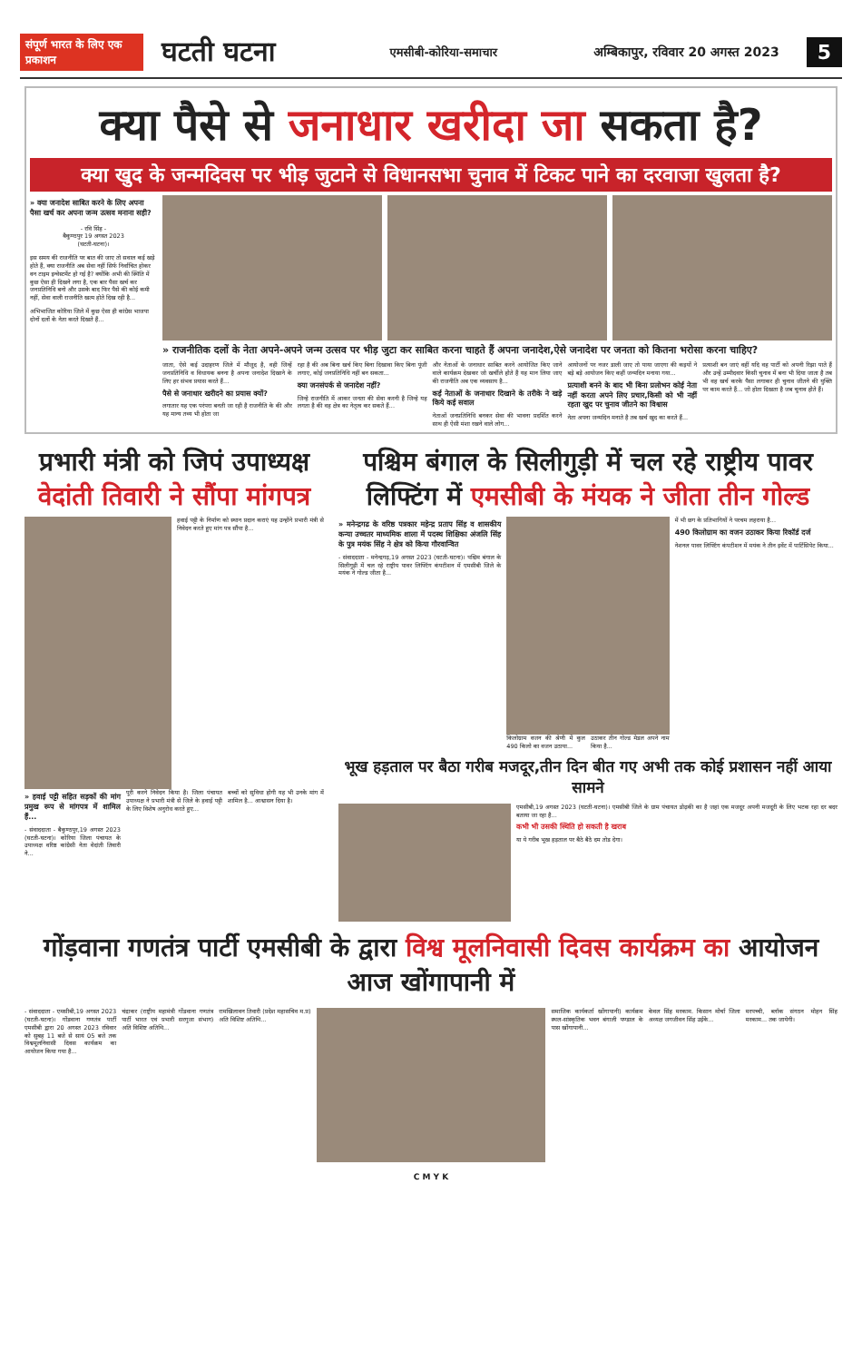संपूर्ण भारत के लिए एक प्रकाशन
घटती घटना
एमसीबी-कोरिया-समाचार
अम्बिकापुर, रविवार 20 अगस्त 2023
5
क्या पैसे से जनाधार खरीदा जा सकता है?
क्या खुद के जन्मदिवस पर भीड़ जुटाने से विधानसभा चुनाव में टिकट पाने का दरवाजा खुलता है?
» क्या जनादेश साबित करने के लिए अपना पैसा खर्च कर अपना जन्म उत्सव मनाना सही?
- रवि सिंह -
बैकुण्ठपुर 19 अगस्त 2023
(घटती-घटना)।
इस समय की राजनीति पर बात की जाए तो सवाल कई खड़े होते हैं, क्या राजनीति अब सेवा नहीं सिर्फ निर्वाचित होकर वन टाइम इन्वेस्टमेंट हो गई है? क्योंकि अभी की स्थिति में कुछ ऐसा ही दिखने लगा है, एक बार पैसा खर्च कर जनप्रतिनिधि बनो और उसके बाद फिर पैसे की कोई कमी नहीं, सेवा वाली राजनीति खत्म होते दिख रही है...
अभिभाजित कोरिया जिले में कुछ ऐसा ही कांग्रेस भाजपा दोनों दलों के नेता करते दिखते हैं...
» राजनीतिक दलों के नेता अपने-अपने जन्म उत्सव पर भीड़ जुटा कर साबित करना चाहते हैं अपना जनादेश,ऐसे जनादेश पर जनता को कितना भरोसा करना चाहिए?
जाता, ऐसे कई उदाहरण जिले में मौजूद है, वही जिन्हें जनप्रतिनिधि व विधायक बनना है अपना जनादेश दिखाने के लिए हर संभव प्रयास करते हैं...
पैसे से जनाधार खरीदने का प्रयास क्यों?
लगातार यह एक परंपरा बनती जा रही है राजनीति के की और यह मान्य तथ्य भी होता जा
रहा है की अब बिना खर्च किए बिना दिखावा किए बिना पूंजी लगाए, कोई जनप्रतिनिधि नहीं बन सकता...
क्या जनसंपर्क से जनादेश नहीं?
जिन्हे राजनीति में आकर जनता की सेवा करनी है जिन्हे यह लगता है की वह क्षेत्र का नेतृत्व कर सकते हैं...
और नेताओं के जनाधार साबित करने आयोजित किए जाने वाले कार्यक्रम देखकर जो खर्चीले होते हैं यह मान लिया जाए की राजनीति अब एक व्यवसाय है...
कई नेताओं के जनाधार दिखाने के तरीके ने खड़े किये कई सवाल
नेताओं जनप्रतिनिधि बनकर सेवा की भावना प्रदर्शित करने साथ ही ऐसी मंशा रखने वाले लोग...
आयोजनों पर नजर डाली जाए तो पाया जाएगा की कइयों ने बड़े बड़े आयोजन किए कहीं जन्मदिन मनाया गया...
प्रत्याशी बनने के बाद भी बिना प्रलोभन कोई नेता नहीं करता अपने लिए प्रचार,किसी को भी नहीं रहता खुद पर चुनाव जीतने का विश्वास
नेता अपना जन्मदिन मनाते है तब खर्च खुद का करते हैं...
प्रत्याशी बन जाएं वहीं यदि वह पार्टी को अपनी रिझा पाते हैं और उन्हें उम्मीदवार किसी चुनाव में बना भी दिया जाता है तब भी वह खर्च करके पैसा लगाकर ही चुनाव जीतने की युक्ति पर काम करते हैं... जो होता दिखता है जब चुनाव होते हैं।
प्रभारी मंत्री को जिपं उपाध्यक्ष वेदांती तिवारी ने सौंपा मांगपत्र
हवाई पट्टी के निर्माण को स्थान प्रदान कराएं यह उन्होंने प्रभारी मंत्री से निवेदन करते हुए मांग पत्र सौंपा है...
» हवाई पट्टी सहित सड़कों की मांग प्रमुख रूप से मांगपत्र में शामिल हैं...
- संवाददाता - बैकुण्ठपुर,19 अगस्त 2023 (घटती-घटना)। कोरिया जिला पंचायत के उपाध्यक्ष वरिष्ठ कांग्रेसी नेता वेदांती तिवारी ने...
पूरी करने निवेदन किया है। जिला पंचायत उपाध्यक्ष ने प्रभारी मंत्री से जिले के हवाई पट्टी के लिए विशेष अनुरोध करते हुए...
बच्चों को सुविधा होगी यह भी उनके मांग में शामिल है... आश्वासन दिया है।
पश्चिम बंगाल के सिलीगुड़ी में चल रहे राष्ट्रीय पावर लिफ्टिंग में एमसीबी के मंयक ने जीता तीन गोल्ड
» मनेन्द्रगढ के वरिष्ठ पत्रकार महेन्द्र प्रताप सिंह व शासकीय कन्या उच्चतर माध्यमिक शाला में पदस्थ शिक्षिका अंजलि सिंह के पुत्र मयंक सिंह ने क्षेत्र को किया गौरवान्वित
- संवाददाता - मनेन्द्रगढ़,19 अगस्त 2023 (घटती-घटना)। पश्चिम बंगाल के सिलीगुड़ी में चल रहे राष्ट्रीय पावर लिफ्टिंग कंपटीशन में एमसीबी जिले के मयंक ने गोल्ड जीता है...
किलोग्राम वजन की श्रेणी में कुल 490 किलो का वजन उठाया...
उठाकर तीन गोल्ड मेडल अपने नाम किया है...
में भी छग के प्रतिभागियों ने परचम लहराया है...
490 किलोग्राम का वजन उठाकर किया रिकॉर्ड दर्ज
नेशनल पावर लिफ्टिंग कंपटीशन में मयंक ने तीन इवेंट में पार्टिसिपेट किया...
भूख हड़ताल पर बैठा गरीब मजदूर,तीन दिन बीत गए अभी तक कोई प्रशासन नहीं आया सामने
एमसीबी,19 अगस्त 2023 (घटती-घटना)। एमसीबी जिले के ग्राम पंचायत डोढ़की का है जहां एक मजदूर अपनी मजदूरी के लिए भटक रहा दर बदर बताया जा रहा है...
कभी भी उसकी स्थिति हो सकती है खराब
या ये गरीब भूख हड़ताल पर बैठे बैठे दम तोड देगा।
गोंड़वाना गणतंत्र पार्टी एमसीबी के द्वारा विश्व मूलनिवासी दिवस कार्यक्रम का आयोजन आज खोंगापानी में
- संवाददाता - एमसीबी,19 अगस्त 2023 (घटती-घटना)। गोंडवाना गणतंत्र पार्टी एमसीबी द्वारा 20 अगस्त 2023 रविवार को सुबह 11 बजे से सायं 05 बजे तक विश्वमूलनिवासी दिवस कार्यक्रम का आयोजन किया गया है...
चंद्राकर (राष्ट्रीय महामंत्री गोंडवाना गणतंत्र पार्टी भारत एवं प्रभारी सरगुजा संभाग) अति विशिष्ट अतिथि...
रामखिलावन तिवारी (प्रदेश महासचिव म.प्र) अति विशिष्ट अतिथि...
समाजिक कार्यकर्ता खोंगापानी) कार्यक्रम स्थल-सांस्कृतिक भवन बंगाली पण्डाल के पास खोंगापानी...
केवल सिंह मरकाम. किसान मोर्चा जिला अध्यक्ष जगजीवन सिंह उईके...
मरपच्ची, ब्लॉक संगठन मोहन सिंह मरकाम... तक जायेगी।
C M Y K